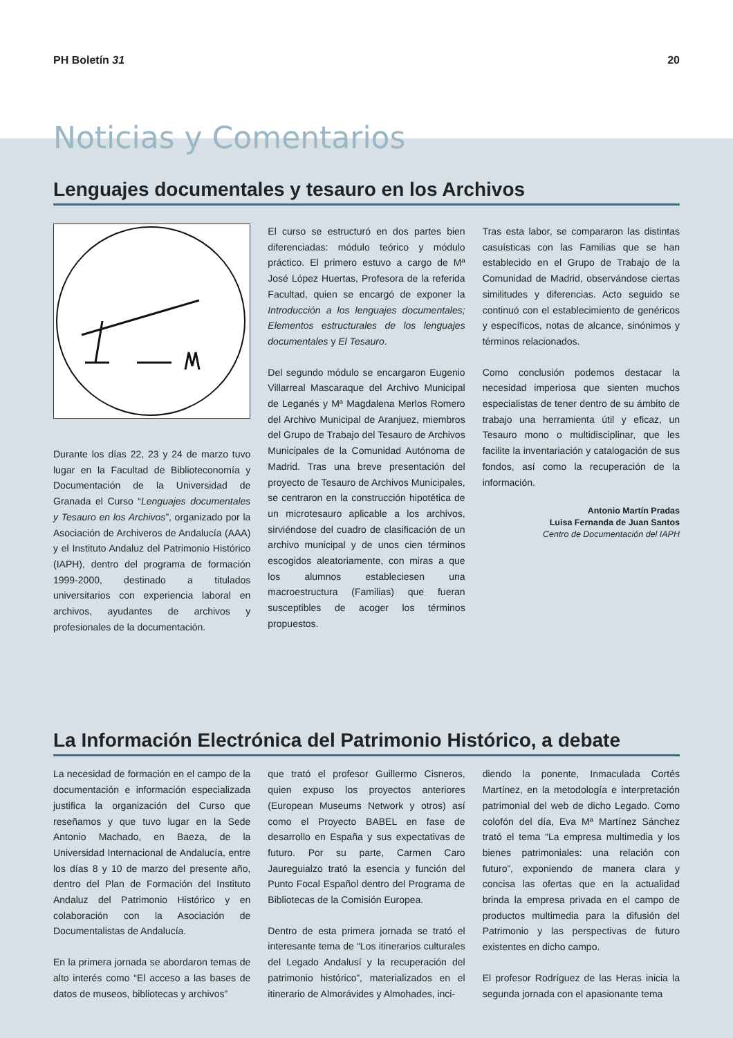PH Boletín 31 20
Noticias y Comentarios
Lenguajes documentales y tesauro en los Archivos
Durante los días 22, 23 y 24 de marzo tuvo lugar en la Facultad de Biblioteconomía y Documentación de la Universidad de Granada el Curso “Lenguajes documentales y Tesauro en los Archivos”, organizado por la Asociación de Archiveros de Andalucía (AAA) y el Instituto Andaluz del Patrimonio Histórico (IAPH), dentro del programa de formación 1999-2000, destinado a titulados universitarios con experiencia laboral en archivos, ayudantes de archivos y profesionales de la documentación.
El curso se estructuró en dos partes bien diferenciadas: módulo teórico y módulo práctico. El primero estuvo a cargo de Mª José López Huertas, Profesora de la referida Facultad, quien se encargó de exponer la Introducción a los lenguajes documentales; Elementos estructurales de los lenguajes documentales y El Tesauro.
Del segundo módulo se encargaron Eugenio Villarreal Mascaraque del Archivo Municipal de Leganés y Mª Magdalena Merlos Romero del Archivo Municipal de Aranjuez, miembros del Grupo de Trabajo del Tesauro de Archivos Municipales de la Comunidad Autónoma de Madrid. Tras una breve presentación del proyecto de Tesauro de Archivos Municipales, se centraron en la construcción hipotética de un microtesauro aplicable a los archivos, sirviéndose del cuadro de clasificación de un archivo municipal y de unos cien términos escogidos aleatoriamente, con miras a que los alumnos estableciesen una macroestructura (Familias) que fueran susceptibles de acoger los términos propuestos.
Tras esta labor, se compararon las distintas casuísticas con las Familias que se han establecido en el Grupo de Trabajo de la Comunidad de Madrid, observándose ciertas similitudes y diferencias. Acto seguido se continuó con el establecimiento de genéricos y específicos, notas de alcance, sinónimos y términos relacionados.
Como conclusión podemos destacar la necesidad imperiosa que sienten muchos especialistas de tener dentro de su ámbito de trabajo una herramienta útil y eficaz, un Tesauro mono o multidisciplinar, que les facilite la inventariación y catalogación de sus fondos, así como la recuperación de la información.
Antonio Martín Pradas
Luisa Fernanda de Juan Santos
Centro de Documentación del IAPH
La Información Electrónica del Patrimonio Histórico, a debate
La necesidad de formación en el campo de la documentación e información especializada justifica la organización del Curso que reseñamos y que tuvo lugar en la Sede Antonio Machado, en Baeza, de la Universidad Internacional de Andalucía, entre los días 8 y 10 de marzo del presente año, dentro del Plan de Formación del Instituto Andaluz del Patrimonio Histórico y en colaboración con la Asociación de Documentalistas de Andalucía.
En la primera jornada se abordaron temas de alto interés como “El acceso a las bases de datos de museos, bibliotecas y archivos”
que trató el profesor Guillermo Cisneros, quien expuso los proyectos anteriores (European Museums Network y otros) así como el Proyecto BABEL en fase de desarrollo en España y sus expectativas de futuro. Por su parte, Carmen Caro Jaureguialzo trató la esencia y función del Punto Focal Español dentro del Programa de Bibliotecas de la Comisión Europea.
Dentro de esta primera jornada se trató el interesante tema de “Los itinerarios culturales del Legado Andalusí y la recuperación del patrimonio histórico”, materializados en el itinerario de Almorávides y Almohades, inci-
diendo la ponente, Inmaculada Cortés Martínez, en la metodología e interpretación patrimonial del web de dicho Legado. Como colofón del día, Eva Mª Martínez Sánchez trató el tema “La empresa multimedia y los bienes patrimoniales: una relación con futuro”, exponiendo de manera clara y concisa las ofertas que en la actualidad brinda la empresa privada en el campo de productos multimedia para la difusión del Patrimonio y las perspectivas de futuro existentes en dicho campo.
El profesor Rodríguez de las Heras inicia la segunda jornada con el apasionante tema